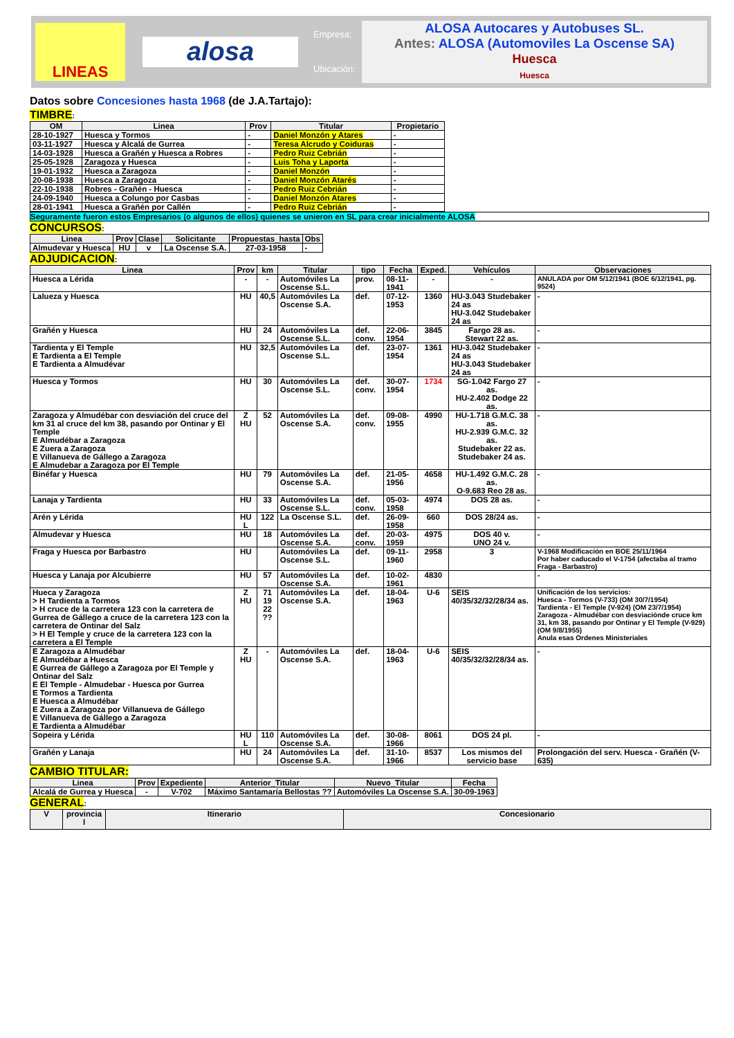LINEAS
alosa
Empresa:
Ubicación:
ALOSA Autocares y Autobuses SL.
Antes: ALOSA (Automoviles La Oscense SA)
Huesca
Huesca
Datos sobre Concesiones hasta 1968 (de J.A.Tartajo):
TIMBRE:
| OM | Linea | Prov | Titular | Propietario |
| --- | --- | --- | --- | --- |
| 28-10-1927 | Huesca y Tormos | - | Daniel Monzón y Atares | - |
| 03-11-1927 | Huesca y Alcalá de Gurrea | - | Teresa Alcrudo y Coiduras | - |
| 14-03-1928 | Huesca a Grañén y Huesca a Robres | - | Pedro Ruiz Cebrián | - |
| 25-05-1928 | Zaragoza y Huesca | - | Luis Toha y Laporta | - |
| 19-01-1932 | Huesca a Zaragoza | - | Daniel Monzón | - |
| 20-08-1938 | Huesca a Zaragoza | - | Daniel Monzón Atarés | - |
| 22-10-1938 | Robres - Grañén - Huesca | - | Pedro Ruiz Cebrián | - |
| 24-09-1940 | Huesca a Colungo por Casbas | - | Daniel Monzón Atares | - |
| 28-01-1941 | Huesca a Grañén por Callén | - | Pedro Ruiz Cebrián | - |
Seguramente fueron estos Empresarios (o algunos de ellos) quienes se unieron en SL para crear inicialmente ALOSA
CONCURSOS:
| Linea | Prov | Clase | Solicitante | Propuestas_hasta | Obs |
| --- | --- | --- | --- | --- | --- |
| Almudevar y Huesca | HU | v | La Oscense S.A. | 27-03-1958 | - |
ADJUDICACION:
| Linea | Prov | km | Titular | tipo | Fecha | Exped. | Vehículos | Observaciones |
| --- | --- | --- | --- | --- | --- | --- | --- | --- |
| Huesca a Lérida | - | - | Automóviles La Oscense S.L. | prov. | 08-11-1941 | - | - | ANULADA por OM 5/12/1941 (BOE 6/12/1941, pg. 9524) |
| Lalueza y Huesca | HU | 40,5 | Automóviles La Oscense S.A. | def. | 07-12-1953 | 1360 | HU-3.043 Studebaker 24 as HU-3.042 Studebaker 24 as | - |
| Grañén y Huesca | HU | 24 | Automóviles La Oscense S.L. | def. conv. | 22-06-1954 | 3845 | Fargo 28 as. Stewart 22 as. | - |
| Tardienta y El Temple E Tardienta a El Temple E Tardienta a Almudévar | HU | 32,5 | Automóviles La Oscense S.L. | def. | 23-07-1954 | 1361 | HU-3.042 Studebaker 24 as HU-3.043 Studebaker 24 as | - |
| Huesca y Tormos | HU | 30 | Automóviles La Oscense S.L. | def. conv. | 30-07-1954 | 1734 | SG-1.042 Fargo 27 as. HU-2.402 Dodge 22 as. | - |
| Zaragoza y Almudébar con desviación del cruce del km 31 al cruce del km 38, pasando por Ontinar y El Temple E Almudébar a Zaragoza E Zuera a Zaragoza E Villanueva de Gállego a Zaragoza E Almudebar a Zaragoza por El Temple | Z HU | 52 | Automóviles La Oscense S.A. | def. conv. | 09-08-1955 | 4990 | HU-1.718 G.M.C. 38 as. HU-2.939 G.M.C. 32 as. Studebaker 22 as. Studebaker 24 as. | - |
| Binéfar y Huesca | HU | 79 | Automóviles La Oscense S.A. | def. | 21-05-1956 | 4658 | HU-1.492 G.M.C. 28 as. O-9.683 Reo 28 as. | - |
| Lanaja y Tardienta | HU | 33 | Automóviles La Oscense S.L. | def. conv. | 05-03-1958 | 4974 | DOS 28 as. | - |
| Arén y Lérida | HU L | 122 | La Oscense S.L. | def. | 26-09-1958 | 660 | DOS 28/24 as. | - |
| Almudevar y Huesca | HU | 18 | Automóviles La Oscense S.A. | def. conv. | 20-03-1959 | 4975 | DOS 40 v. UNO 24 v. | - |
| Fraga y Huesca por Barbastro | HU | | Automóviles La Oscense S.L. | def. | 09-11-1960 | 2958 | 3 | V-1968 Modificación en BOE 25/11/1964 Por haber caducado el V-1754 (afectaba al tramo Fraga - Barbastro) |
| Huesca y Lanaja por Alcubierre | HU | 57 | Automóviles La Oscense S.A. | def. | 10-02-1961 | 4830 | | - |
| Hueca y Zaragoza > H Tardienta a Tormos > H cruce de la carretera 123 con la carretera de Gurrea de Gállego a cruce de la carretera 123 con la carretera de Ontinar del Salz > H El Temple y cruce de la carretera 123 con la carretera a El Temple | Z HU | 71 19 22 ?? | Automóviles La Oscense S.A. | def. | 18-04-1963 | U-6 | SEIS 40/35/32/32/28/34 as. | Unificación de los servicios: Huesca - Tormos (V-733) (OM 30/7/1954) Tardienta - El Temple (V-924) (OM 23/7/1954) Zaragoza - Almudébar con desviaciónde cruce km 31, km 38, pasando por Ontinar y El Temple (V-929) (OM 9/8/1955) Anula esas Ordenes Ministeriales |
| E Zaragoza a Almudébar E Almudébar a Huesca E Gurrea de Gállego a Zaragoza por El Temple y Ontinar del Salz E El Temple - Almudebar - Huesca por Gurrea E Tormos a Tardienta E Huesca a Almudébar E Zuera a Zaragoza por Villanueva de Gállego E Villanueva de Gállego a Zaragoza E Tardienta a Almudébar | Z HU | - | Automóviles La Oscense S.A. | def. | 18-04-1963 | U-6 | SEIS 40/35/32/32/28/34 as. | - |
| Sopeira y Lérida | HU L | 110 | Automóviles La Oscense S.A. | def. | 30-08-1966 | 8061 | DOS 24 pl. | - |
| Grañén y Lanaja | HU | 24 | Automóviles La Oscense S.A. | def. | 31-10-1966 | 8537 | Los mismos del servicio base | Prolongación del serv. Huesca - Grañén (V-635) |
CAMBIO TITULAR:
| Linea | Prov | Expediente | Anterior_Titular | Nuevo_Titular | Fecha |
| --- | --- | --- | --- | --- | --- |
| Alcalá de Gurrea y Huesca | - | V-702 | Máximo Santamaría Bellostas ?? | Automóviles La Oscense S.A. | 30-09-1963 |
GENERAL:
| V | provincia l | Itinerario | Concesionario |
| --- | --- | --- | --- |